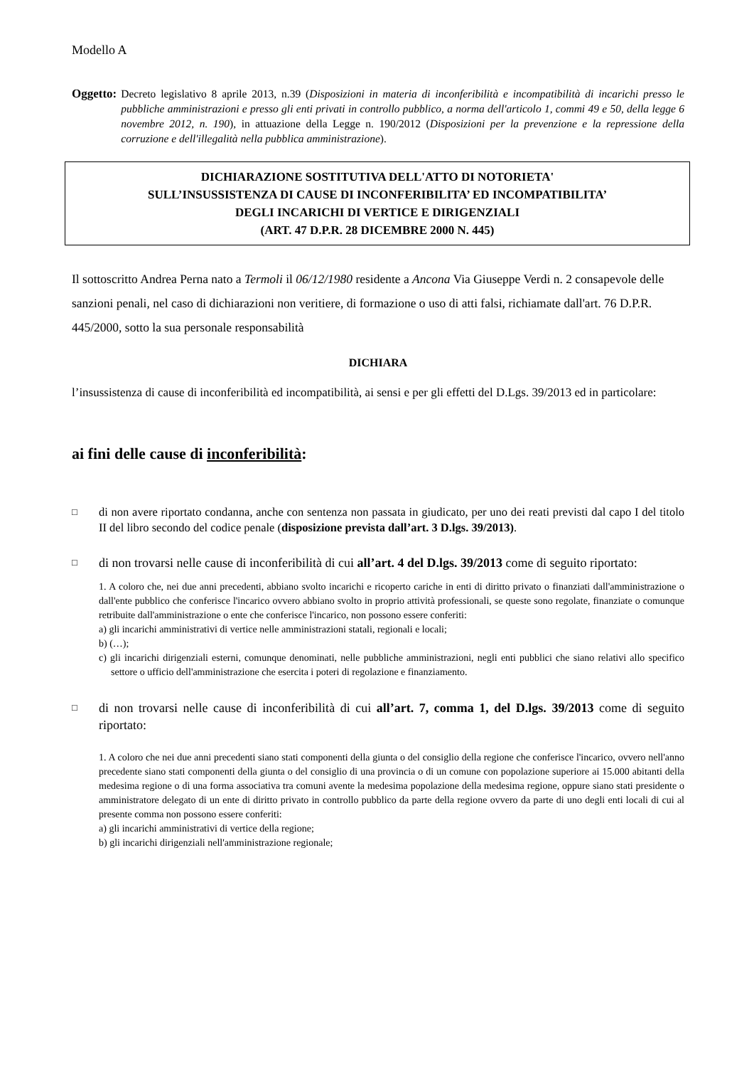Modello A
Oggetto: Decreto legislativo 8 aprile 2013, n.39 (Disposizioni in materia di inconferibilità e incompatibilità di incarichi presso le pubbliche amministrazioni e presso gli enti privati in controllo pubblico, a norma dell'articolo 1, commi 49 e 50, della legge 6 novembre 2012, n. 190), in attuazione della Legge n. 190/2012 (Disposizioni per la prevenzione e la repressione della corruzione e dell'illegalità nella pubblica amministrazione).
DICHIARAZIONE SOSTITUTIVA DELL'ATTO DI NOTORIETA'
SULL’INSUSSISTENZA DI CAUSE DI INCONFERIBILITA’ ED INCOMPATIBILITA’
DEGLI INCARICHI DI VERTICE E DIRIGENZIALI
(ART. 47 D.P.R. 28 DICEMBRE 2000 N. 445)
Il sottoscritto Andrea Perna nato a Termoli il 06/12/1980 residente a Ancona Via Giuseppe Verdi n. 2 consapevole delle sanzioni penali, nel caso di dichiarazioni non veritiere, di formazione o uso di atti falsi, richiamate dall'art. 76 D.P.R. 445/2000, sotto la sua personale responsabilità
DICHIARA
l’insussistenza di cause di inconferibilità ed incompatibilità, ai sensi e per gli effetti del D.Lgs. 39/2013 ed in particolare:
ai fini delle cause di inconferibilità:
□ di non avere riportato condanna, anche con sentenza non passata in giudicato, per uno dei reati previsti dal capo I del titolo II del libro secondo del codice penale (disposizione prevista dall’art. 3 D.lgs. 39/2013).
□ di non trovarsi nelle cause di inconferibilità di cui all’art. 4 del D.lgs. 39/2013 come di seguito riportato:
1. A coloro che, nei due anni precedenti, abbiano svolto incarichi e ricoperto cariche in enti di diritto privato o finanziati dall'amministrazione o dall'ente pubblico che conferisce l'incarico ovvero abbiano svolto in proprio attività professionali, se queste sono regolate, finanziate o comunque retribuite dall'amministrazione o ente che conferisce l'incarico, non possono essere conferiti:
a) gli incarichi amministrativi di vertice nelle amministrazioni statali, regionali e locali;
b) (…);
c) gli incarichi dirigenziali esterni, comunque denominati, nelle pubbliche amministrazioni, negli enti pubblici che siano relativi allo specifico settore o ufficio dell'amministrazione che esercita i poteri di regolazione e finanziamento.
□ di non trovarsi nelle cause di inconferibilità di cui all’art. 7, comma 1, del D.lgs. 39/2013 come di seguito riportato:
1. A coloro che nei due anni precedenti siano stati componenti della giunta o del consiglio della regione che conferisce l'incarico, ovvero nell'anno precedente siano stati componenti della giunta o del consiglio di una provincia o di un comune con popolazione superiore ai 15.000 abitanti della medesima regione o di una forma associativa tra comuni avente la medesima popolazione della medesima regione, oppure siano stati presidente o amministratore delegato di un ente di diritto privato in controllo pubblico da parte della regione ovvero da parte di uno degli enti locali di cui al presente comma non possono essere conferiti:
a) gli incarichi amministrativi di vertice della regione;
b) gli incarichi dirigenziali nell'amministrazione regionale;